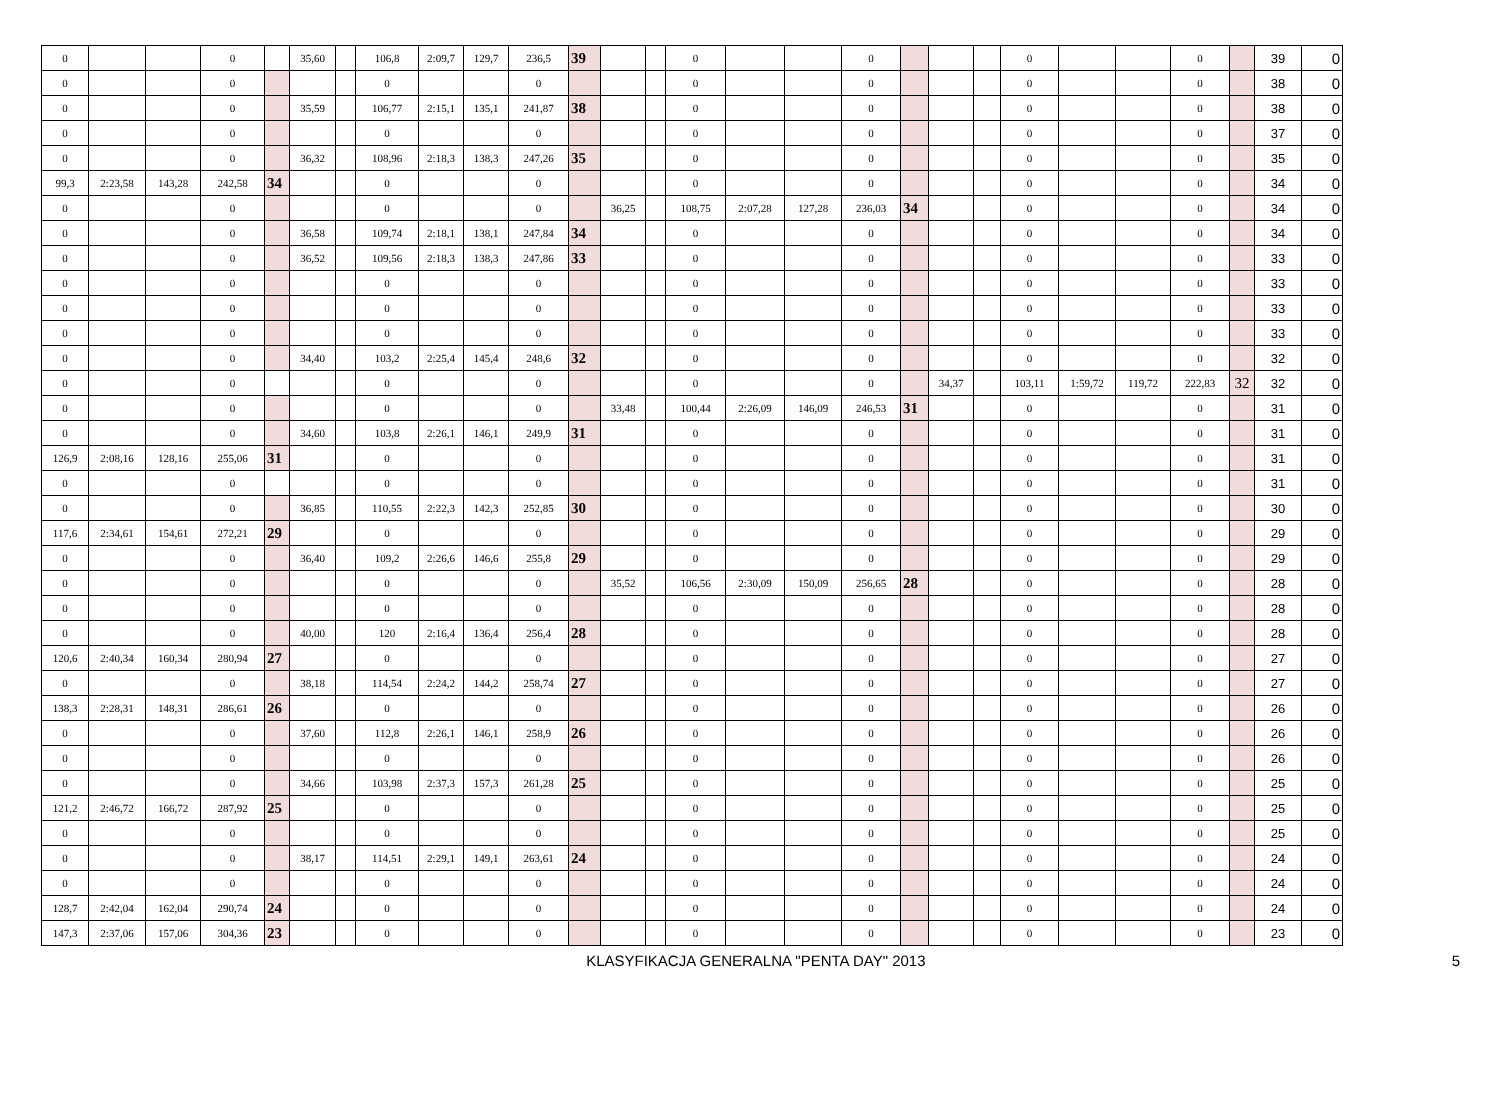| 0 | | | 0 | | 35,60 | | 106,8 | 2:09,7 | 129,7 | 236,5 | 39 | | | 0 | | | 0 | | | | 0 | | | 0 | | 39 | 0 |
| 0 | | | 0 | | | | 0 | | | 0 | | | | 0 | | | 0 | | | | 0 | | | 0 | | 38 | 0 |
| 0 | | | 0 | | 35,59 | | 106,77 | 2:15,1 | 135,1 | 241,87 | 38 | | | 0 | | | 0 | | | | 0 | | | 0 | | 38 | 0 |
| 0 | | | 0 | | | | 0 | | | 0 | | | | 0 | | | 0 | | | | 0 | | | 0 | | 37 | 0 |
| 0 | | | 0 | | 36,32 | | 108,96 | 2:18,3 | 138,3 | 247,26 | 35 | | | 0 | | | 0 | | | | 0 | | | 0 | | 35 | 0 |
| 99,3 | 2:23,58 | 143,28 | 242,58 | 34 | | | 0 | | | 0 | | | | 0 | | | 0 | | | | 0 | | | 0 | | 34 | 0 |
| 0 | | | 0 | | | | 0 | | | 0 | | 36,25 | | 108,75 | 2:07,28 | 127,28 | 236,03 | 34 | | | 0 | | | 0 | | 34 | 0 |
| 0 | | | 0 | | 36,58 | | 109,74 | 2:18,1 | 138,1 | 247,84 | 34 | | | 0 | | | 0 | | | | 0 | | | 0 | | 34 | 0 |
| 0 | | | 0 | | 36,52 | | 109,56 | 2:18,3 | 138,3 | 247,86 | 33 | | | 0 | | | 0 | | | | 0 | | | 0 | | 33 | 0 |
| 0 | | | 0 | | | | 0 | | | 0 | | | | 0 | | | 0 | | | | 0 | | | 0 | | 33 | 0 |
| 0 | | | 0 | | | | 0 | | | 0 | | | | 0 | | | 0 | | | | 0 | | | 0 | | 33 | 0 |
| 0 | | | 0 | | | | 0 | | | 0 | | | | 0 | | | 0 | | | | 0 | | | 0 | | 33 | 0 |
| 0 | | | 0 | | 34,40 | | 103,2 | 2:25,4 | 145,4 | 248,6 | 32 | | | 0 | | | 0 | | | | 0 | | | 0 | | 32 | 0 |
| 0 | | | 0 | | | | 0 | | | 0 | | | | 0 | | | 0 | | 34,37 | | 103,11 | 1:59,72 | 119,72 | 222,83 | 32 | 32 | 0 |
| 0 | | | 0 | | | | 0 | | | 0 | | 33,48 | | 100,44 | 2:26,09 | 146,09 | 246,53 | 31 | | | 0 | | | 0 | | 31 | 0 |
| 0 | | | 0 | | 34,60 | | 103,8 | 2:26,1 | 146,1 | 249,9 | 31 | | | 0 | | | 0 | | | | 0 | | | 0 | | 31 | 0 |
| 126,9 | 2:08,16 | 128,16 | 255,06 | 31 | | | 0 | | | 0 | | | | 0 | | | 0 | | | | 0 | | | 0 | | 31 | 0 |
| 0 | | | 0 | | | | 0 | | | 0 | | | | 0 | | | 0 | | | | 0 | | | 0 | | 31 | 0 |
| 0 | | | 0 | | 36,85 | | 110,55 | 2:22,3 | 142,3 | 252,85 | 30 | | | 0 | | | 0 | | | | 0 | | | 0 | | 30 | 0 |
| 117,6 | 2:34,61 | 154,61 | 272,21 | 29 | | | 0 | | | 0 | | | | 0 | | | 0 | | | | 0 | | | 0 | | 29 | 0 |
| 0 | | | 0 | | 36,40 | | 109,2 | 2:26,6 | 146,6 | 255,8 | 29 | | | 0 | | | 0 | | | | 0 | | | 0 | | 29 | 0 |
| 0 | | | 0 | | | | 0 | | | 0 | | 35,52 | | 106,56 | 2:30,09 | 150,09 | 256,65 | 28 | | | 0 | | | 0 | | 28 | 0 |
| 0 | | | 0 | | | | 0 | | | 0 | | | | 0 | | | 0 | | | | 0 | | | 0 | | 28 | 0 |
| 0 | | | 0 | | 40,00 | | 120 | 2:16,4 | 136,4 | 256,4 | 28 | | | 0 | | | 0 | | | | 0 | | | 0 | | 28 | 0 |
| 120,6 | 2:40,34 | 160,34 | 280,94 | 27 | | | 0 | | | 0 | | | | 0 | | | 0 | | | | 0 | | | 0 | | 27 | 0 |
| 0 | | | 0 | | 38,18 | | 114,54 | 2:24,2 | 144,2 | 258,74 | 27 | | | 0 | | | 0 | | | | 0 | | | 0 | | 27 | 0 |
| 138,3 | 2:28,31 | 148,31 | 286,61 | 26 | | | 0 | | | 0 | | | | 0 | | | 0 | | | | 0 | | | 0 | | 26 | 0 |
| 0 | | | 0 | | 37,60 | | 112,8 | 2:26,1 | 146,1 | 258,9 | 26 | | | 0 | | | 0 | | | | 0 | | | 0 | | 26 | 0 |
| 0 | | | 0 | | | | 0 | | | 0 | | | | 0 | | | 0 | | | | 0 | | | 0 | | 26 | 0 |
| 0 | | | 0 | | 34,66 | | 103,98 | 2:37,3 | 157,3 | 261,28 | 25 | | | 0 | | | 0 | | | | 0 | | | 0 | | 25 | 0 |
| 121,2 | 2:46,72 | 166,72 | 287,92 | 25 | | | 0 | | | 0 | | | | 0 | | | 0 | | | | 0 | | | 0 | | 25 | 0 |
| 0 | | | 0 | | | | 0 | | | 0 | | | | 0 | | | 0 | | | | 0 | | | 0 | | 25 | 0 |
| 0 | | | 0 | | 38,17 | | 114,51 | 2:29,1 | 149,1 | 263,61 | 24 | | | 0 | | | 0 | | | | 0 | | | 0 | | 24 | 0 |
| 0 | | | 0 | | | | 0 | | | 0 | | | | 0 | | | 0 | | | | 0 | | | 0 | | 24 | 0 |
| 128,7 | 2:42,04 | 162,04 | 290,74 | 24 | | | 0 | | | 0 | | | | 0 | | | 0 | | | | 0 | | | 0 | | 24 | 0 |
| 147,3 | 2:37,06 | 157,06 | 304,36 | 23 | | | 0 | | | 0 | | | | 0 | | | 0 | | | | 0 | | | 0 | | 23 | 0 |
KLASYFIKACJA GENERALNA "PENTA DAY" 2013 5